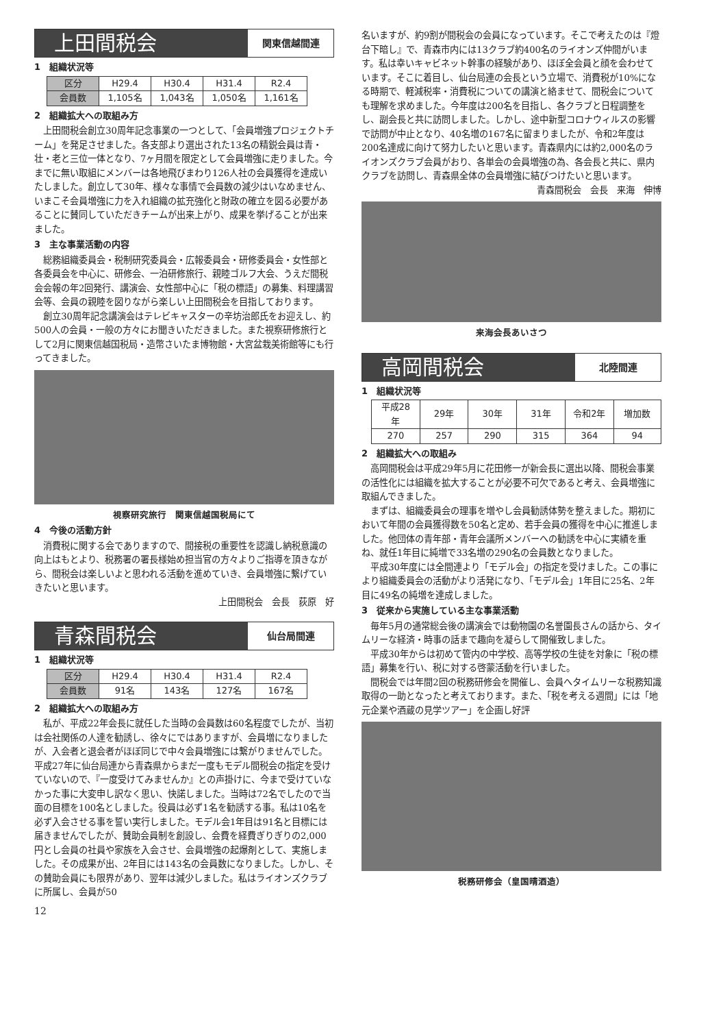上田間税会
関東信越間連
1　組織状況等
| 区分 | H29.4 | H30.4 | H31.4 | R2.4 |
| --- | --- | --- | --- | --- |
| 会員数 | 1,105名 | 1,043名 | 1,050名 | 1,161名 |
2　組織拡大への取組み方
上田間税会創立30周年記念事業の一つとして、「会員増強プロジェクトチーム」を発足させました。各支部より選出された13名の精鋭会員は青・壮・老と三位一体となり、7ヶ月間を限定として会員増強に走りました。今までに無い取組にメンバーは各地飛びまわり126人社の会員獲得を達成いたしました。創立して30年、様々な事情で会員数の減少はいなめません、いまこそ会員増強に力を入れ組織の拡充強化と財政の確立を図る必要があることに賛同していただきチームが出来上がり、成果を挙げることが出来ました。
3　主な事業活動の内容
総務組織委員会・税制研究委員会・広報委員会・研修委員会・女性部と各委員会を中心に、研修会、一泊研修旅行、親睦ゴルフ大会、うえだ間税会会報の年2回発行、講演会、女性部中心に「税の標語」の募集、料理講習会等、会員の親睦を図りながら楽しい上田間税会を目指しております。
創立30周年記念講演会はテレビキャスターの辛坊治郎氏をお迎えし、約500人の会員・一般の方々にお聞きいただきました。また視察研修旅行として2月に関東信越国税局・造幣さいたま博物館・大宮盆栽美術館等にも行ってきました。
視察研究旅行　関東信越国税局にて
4　今後の活動方針
消費税に関する会でありますので、間接税の重要性を認識し納税意識の向上はもとより、税務署の署長様始め担当官の方々よりご指導を頂きながら、間税会は楽しいよと思われる活動を進めていき、会員増強に繋げていきたいと思います。
上田間税会　会長　荻原　好
青森間税会
仙台局間連
1　組織状況等
| 区分 | H29.4 | H30.4 | H31.4 | R2.4 |
| --- | --- | --- | --- | --- |
| 会員数 | 91名 | 143名 | 127名 | 167名 |
2　組織拡大への取組み方
私が、平成22年会長に就任した当時の会員数は60名程度でしたが、当初は会社関係の人達を勧誘し、徐々にではありますが、会員増になりましたが、入会者と退会者がほぼ同じで中々会員増強には繋がりませんでした。平成27年に仙台局連から青森県からまだ一度もモデル間税会の指定を受けていないので、『一度受けてみませんか』との声掛けに、今まで受けていなかった事に大変申し訳なく思い、快諾しました。当時は72名でしたので当面の目標を100名としました。役員は必ず1名を勧誘する事。私は10名を必ず入会させる事を誓い実行しました。モデル会1年目は91名と目標には届きませんでしたが、賛助会員制を創設し、会費を経費ぎりぎりの2,000円とし会員の社員や家族を入会させ、会員増強の起爆剤として、実施しました。その成果が出、2年目には143名の会員数になりました。しかし、その賛助会員にも限界があり、翌年は減少しました。私はライオンズクラブに所属し、会員が50
名いますが、約9割が間税会の会員になっています。そこで考えたのは『燈台下暗し』で、青森市内には13クラブ約400名のライオンズ仲間がいます。私は幸いキャビネット幹事の経験があり、ほぼ全会員と顔を会わせています。そこに着目し、仙台局連の会長という立場で、消費税が10%になる時期で、軽減税率・消費税についての講演と絡ませて、間税会についても理解を求めました。今年度は200名を目指し、各クラブと日程調整をし、副会長と共に訪問しました。しかし、途中新型コロナウィルスの影響で訪問が中止となり、40名増の167名に留まりましたが、令和2年度は200名達成に向けて努力したいと思います。青森県内には約2,000名のライオンズクラブ会員がおり、各単会の会員増強の為、各会長と共に、県内クラブを訪問し、青森県全体の会員増強に結びつけたいと思います。
青森間税会　会長　来海　伸博
来海会長あいさつ
高岡間税会
北陸間連
1　組織状況等
| 平成28年 | 29年 | 30年 | 31年 | 令和2年 | 増加数 |
| --- | --- | --- | --- | --- | --- |
| 270 | 257 | 290 | 315 | 364 | 94 |
2　組織拡大への取組み
高岡間税会は平成29年5月に花田修一が新会長に選出以降、間税会事業の活性化には組織を拡大することが必要不可欠であると考え、会員増強に取組んできました。
まずは、組織委員会の理事を増やし会員勧誘体勢を整えました。期初において年間の会員獲得数を50名と定め、若手会員の獲得を中心に推進しました。他団体の青年部・青年会議所メンバーへの勧誘を中心に実績を重ね、就任1年目に純増で33名増の290名の会員数となりました。
平成30年度には全間連より「モデル会」の指定を受けました。この事により組織委員会の活動がより活発になり、「モデル会」1年目に25名、2年目に49名の純増を達成しました。
3　従来から実施している主な事業活動
毎年5月の通常総会後の講演会では動物園の名誉園長さんの話から、タイムリーな経済・時事の話まで趣向を凝らして開催致しました。
平成30年からは初めて管内の中学校、高等学校の生徒を対象に「税の標語」募集を行い、税に対する啓蒙活動を行いました。
間税会では年間2回の税務研修会を開催し、会員へタイムリーな税務知識取得の一助となったと考えております。また、「税を考える週間」には「地元企業や酒蔵の見学ツアー」を企画し好評
税務研修会（皇国晴酒造）
12